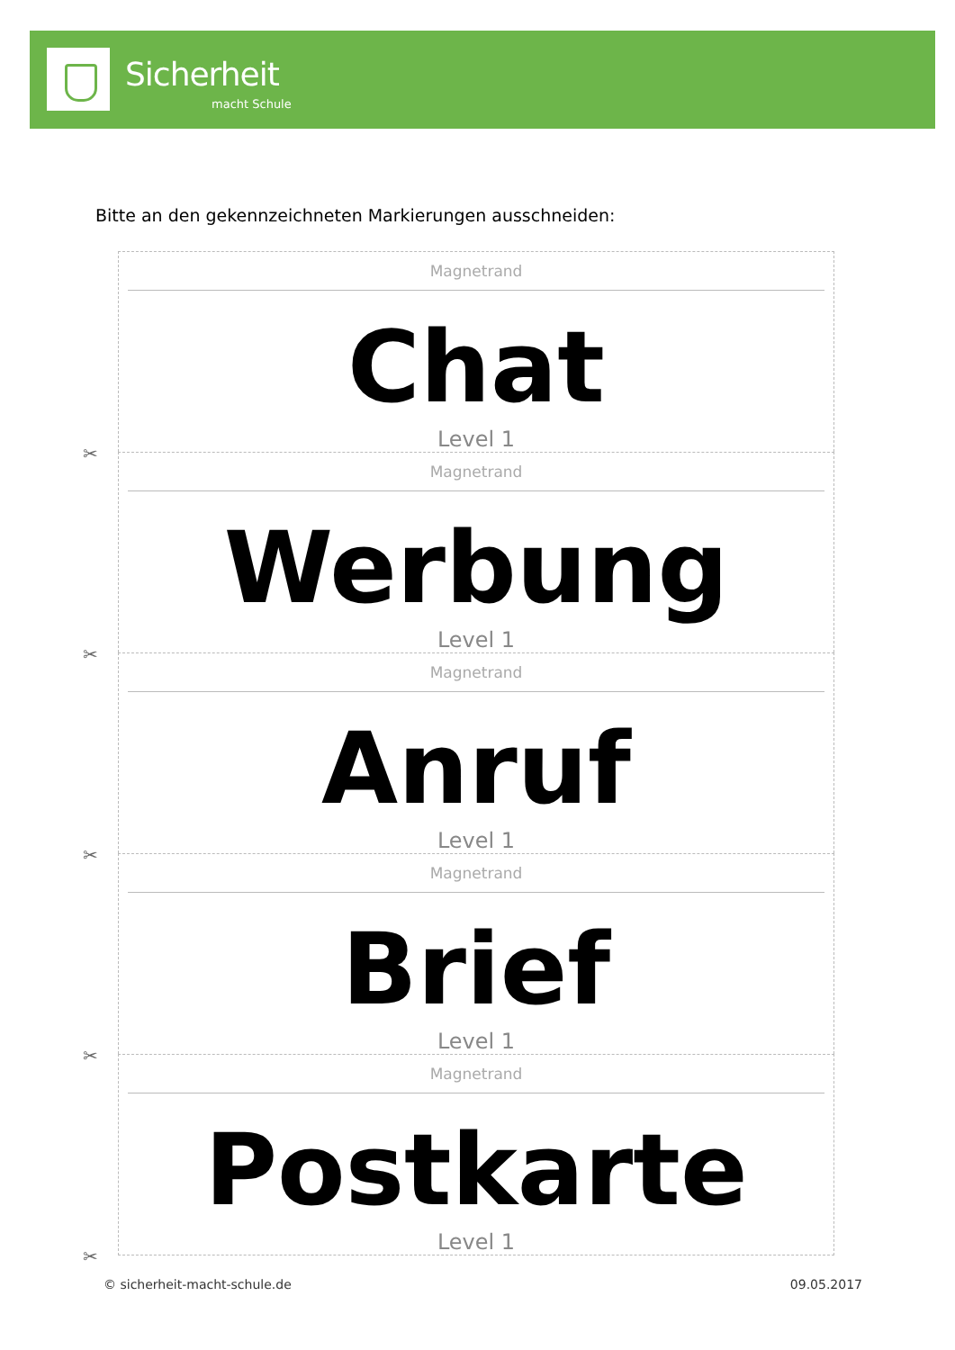Sicherheit
macht Schule
Bitte an den gekennzeichneten Markierungen ausschneiden:
Magnetrand
Chat
Level 1
✂
Magnetrand
Werbung
Level 1
✂
Magnetrand
Anruf
Level 1
✂
Magnetrand
Brief
Level 1
✂
Magnetrand
Postkarte
Level 1
✂
© sicherheit-macht-schule.de 09.05.2017